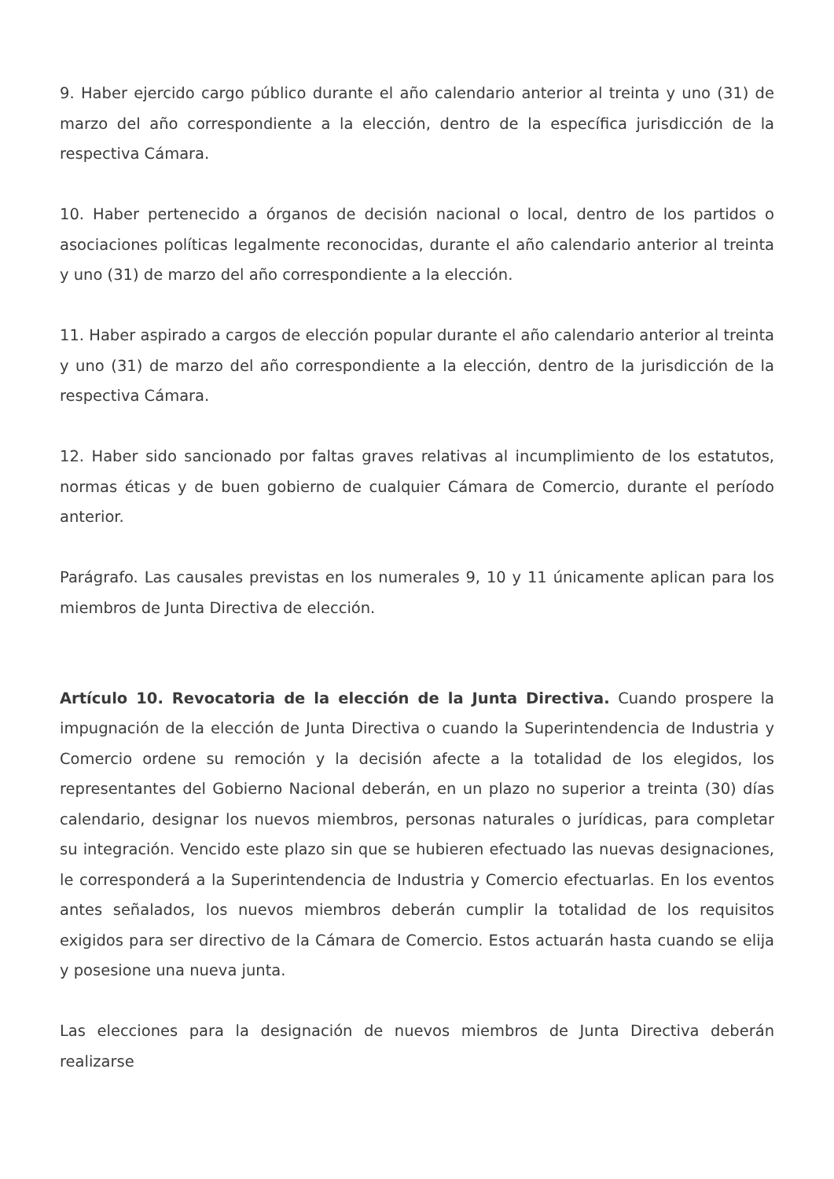9. Haber ejercido cargo público durante el año calendario anterior al treinta y uno (31) de marzo del año correspondiente a la elección, dentro de la específica jurisdicción de la respectiva Cámara.
10. Haber pertenecido a órganos de decisión nacional o local, dentro de los partidos o asociaciones políticas legalmente reconocidas, durante el año calendario anterior al treinta y uno (31) de marzo del año correspondiente a la elección.
11. Haber aspirado a cargos de elección popular durante el año calendario anterior al treinta y uno (31) de marzo del año correspondiente a la elección, dentro de la jurisdicción de la respectiva Cámara.
12. Haber sido sancionado por faltas graves relativas al incumplimiento de los estatutos, normas éticas y de buen gobierno de cualquier Cámara de Comercio, durante el período anterior.
Parágrafo. Las causales previstas en los numerales 9, 10 y 11 únicamente aplican para los miembros de Junta Directiva de elección.
Artículo 10. Revocatoria de la elección de la Junta Directiva. Cuando prospere la impugnación de la elección de Junta Directiva o cuando la Superintendencia de Industria y Comercio ordene su remoción y la decisión afecte a la totalidad de los elegidos, los representantes del Gobierno Nacional deberán, en un plazo no superior a treinta (30) días calendario, designar los nuevos miembros, personas naturales o jurídicas, para completar su integración. Vencido este plazo sin que se hubieren efectuado las nuevas designaciones, le corresponderá a la Superintendencia de Industria y Comercio efectuarlas. En los eventos antes señalados, los nuevos miembros deberán cumplir la totalidad de los requisitos exigidos para ser directivo de la Cámara de Comercio. Estos actuarán hasta cuando se elija y posesione una nueva junta.
Las elecciones para la designación de nuevos miembros de Junta Directiva deberán realizarse